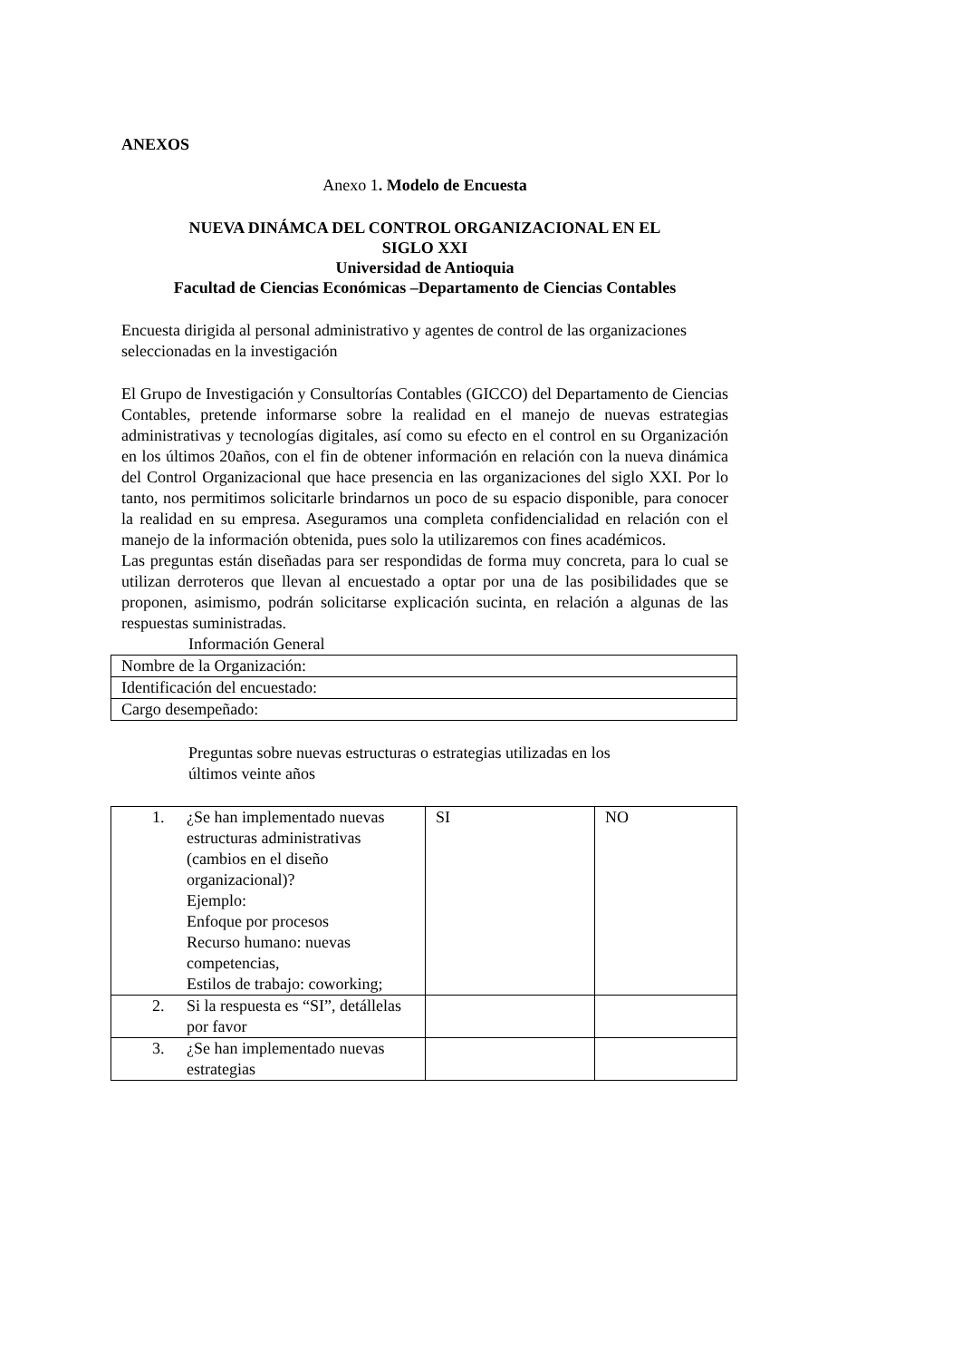ANEXOS
Anexo 1. Modelo de Encuesta
NUEVA DINÁMCA DEL CONTROL ORGANIZACIONAL EN EL
SIGLO XXI
Universidad de Antioquia
Facultad de Ciencias Económicas –Departamento de Ciencias Contables
Encuesta dirigida al personal administrativo y agentes de control de las organizaciones seleccionadas en la investigación
El Grupo de Investigación y Consultorías Contables (GICCO) del Departamento de Ciencias Contables, pretende informarse sobre la realidad en el manejo de nuevas estrategias administrativas y tecnologías digitales, así como su efecto en el control en su Organización en los últimos 20años, con el fin de obtener información en relación con la nueva dinámica del Control Organizacional que hace presencia en las organizaciones del siglo XXI. Por lo tanto, nos permitimos solicitarle brindarnos un poco de su espacio disponible, para conocer la realidad en su empresa. Aseguramos una completa confidencialidad en relación con el manejo de la información obtenida, pues solo la utilizaremos con fines académicos.
Las preguntas están diseñadas para ser respondidas de forma muy concreta, para lo cual se utilizan derroteros que llevan al encuestado a optar por una de las posibilidades que se proponen, asimismo, podrán solicitarse explicación sucinta, en relación a algunas de las respuestas suministradas.
Información General
| Nombre de la Organización: |
| Identificación del encuestado: |
| Cargo desempeñado: |
Preguntas sobre nuevas estructuras o estrategias utilizadas en los
últimos veinte años
| 1. ¿Se han implementado nuevas estructuras administrativas (cambios en el diseño organizacional)? Ejemplo: Enfoque por procesos Recurso humano: nuevas competencias, Estilos de trabajo: coworking; | SI | NO |
| 2. Si la respuesta es “SI”, detállelas por favor | | |
| 3. ¿Se han implementado nuevas estrategias | | |